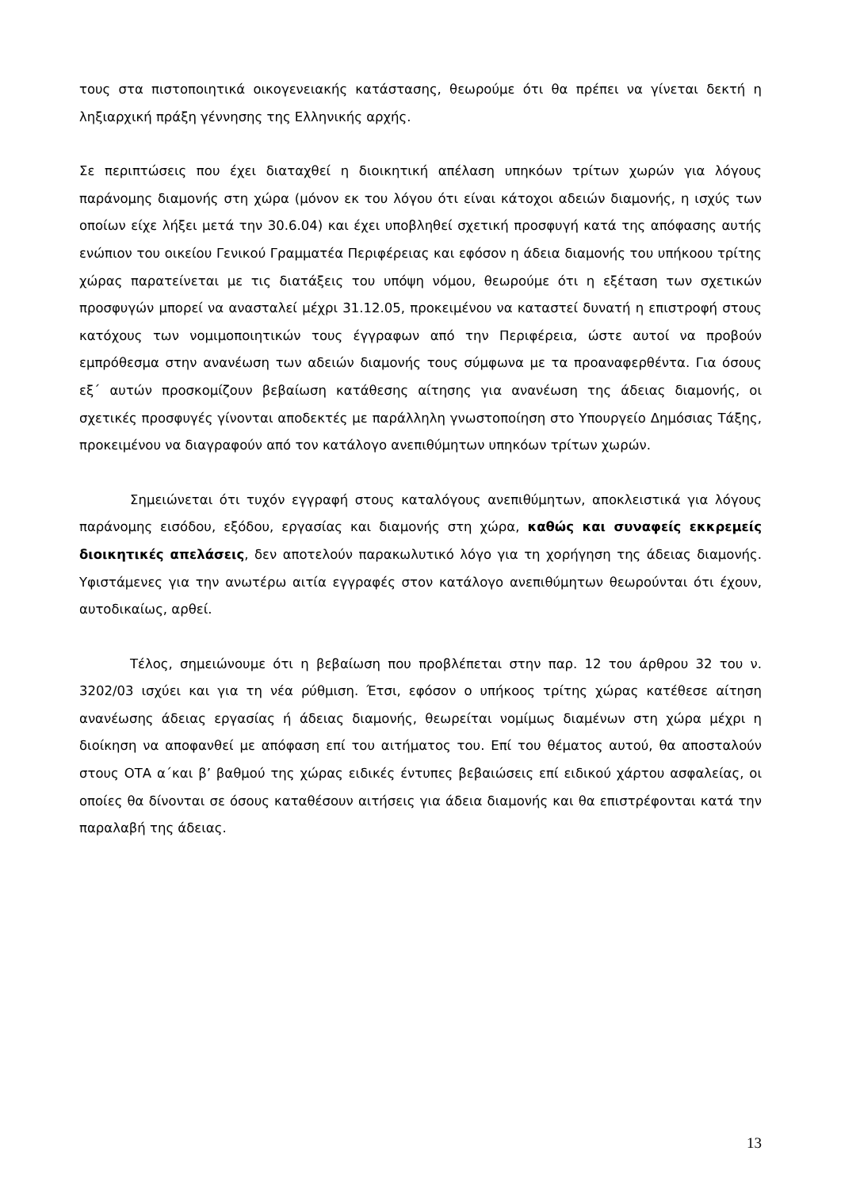τους στα πιστοποιητικά οικογενειακής κατάστασης, θεωρούμε ότι θα πρέπει να γίνεται δεκτή η ληξιαρχική πράξη γέννησης της Ελληνικής αρχής.
Σε περιπτώσεις που έχει διαταχθεί η διοικητική απέλαση υπηκόων τρίτων χωρών για λόγους παράνομης διαμονής στη χώρα (μόνον εκ του λόγου ότι είναι κάτοχοι αδειών διαμονής, η ισχύς των οποίων είχε λήξει μετά την 30.6.04) και έχει υποβληθεί σχετική προσφυγή κατά της απόφασης αυτής ενώπιον του οικείου Γενικού Γραμματέα Περιφέρειας και εφόσον η άδεια διαμονής του υπήκοου τρίτης χώρας παρατείνεται με τις διατάξεις του υπόψη νόμου, θεωρούμε ότι η εξέταση των σχετικών προσφυγών μπορεί να ανασταλεί μέχρι 31.12.05, προκειμένου να καταστεί δυνατή η επιστροφή στους κατόχους των νομιμοποιητικών τους έγγραφων από την Περιφέρεια, ώστε αυτοί να προβούν εμπρόθεσμα στην ανανέωση των αδειών διαμονής τους σύμφωνα με τα προαναφερθέντα. Για όσους εξ΄ αυτών προσκομίζουν βεβαίωση κατάθεσης αίτησης για ανανέωση της άδειας διαμονής, οι σχετικές προσφυγές γίνονται αποδεκτές με παράλληλη γνωστοποίηση στο Υπουργείο Δημόσιας Τάξης, προκειμένου να διαγραφούν από τον κατάλογο ανεπιθύμητων υπηκόων τρίτων χωρών.
Σημειώνεται ότι τυχόν εγγραφή στους καταλόγους ανεπιθύμητων, αποκλειστικά για λόγους παράνομης εισόδου, εξόδου, εργασίας και διαμονής στη χώρα, καθώς και συναφείς εκκρεμείς διοικητικές απελάσεις, δεν αποτελούν παρακωλυτικό λόγο για τη χορήγηση της άδειας διαμονής. Υφιστάμενες για την ανωτέρω αιτία εγγραφές στον κατάλογο ανεπιθύμητων θεωρούνται ότι έχουν, αυτοδικαίως, αρθεί.
Τέλος, σημειώνουμε ότι η βεβαίωση που προβλέπεται στην παρ. 12 του άρθρου 32 του ν. 3202/03 ισχύει και για τη νέα ρύθμιση. Έτσι, εφόσον ο υπήκοος τρίτης χώρας κατέθεσε αίτηση ανανέωσης άδειας εργασίας ή άδειας διαμονής, θεωρείται νομίμως διαμένων στη χώρα μέχρι η διοίκηση να αποφανθεί με απόφαση επί του αιτήματος του. Επί του θέματος αυτού, θα αποσταλούν στους ΟΤΑ α΄και β’ βαθμού της χώρας ειδικές έντυπες βεβαιώσεις επί ειδικού χάρτου ασφαλείας, οι οποίες θα δίνονται σε όσους καταθέσουν αιτήσεις για άδεια διαμονής και θα επιστρέφονται κατά την παραλαβή της άδειας.
13